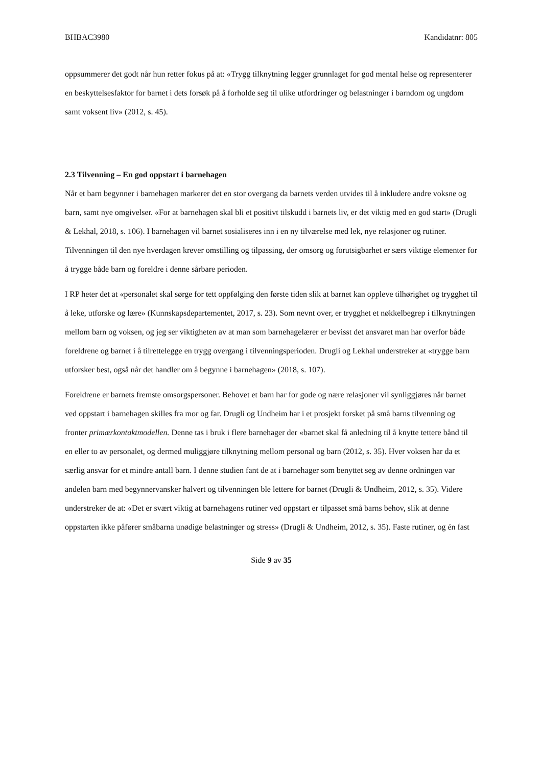BHBAC3980 Kandidatnr: 805
oppsummerer det godt når hun retter fokus på at: «Trygg tilknytning legger grunnlaget for god mental helse og representerer en beskyttelsesfaktor for barnet i dets forsøk på å forholde seg til ulike utfordringer og belastninger i barndom og ungdom samt voksent liv» (2012, s. 45).
2.3 Tilvenning – En god oppstart i barnehagen
Når et barn begynner i barnehagen markerer det en stor overgang da barnets verden utvides til å inkludere andre voksne og barn, samt nye omgivelser. «For at barnehagen skal bli et positivt tilskudd i barnets liv, er det viktig med en god start» (Drugli & Lekhal, 2018, s. 106). I barnehagen vil barnet sosialiseres inn i en ny tilværelse med lek, nye relasjoner og rutiner. Tilvenningen til den nye hverdagen krever omstilling og tilpassing, der omsorg og forutsigbarhet er særs viktige elementer for å trygge både barn og foreldre i denne sårbare perioden.
I RP heter det at «personalet skal sørge for tett oppfølging den første tiden slik at barnet kan oppleve tilhørighet og trygghet til å leke, utforske og lære» (Kunnskapsdepartementet, 2017, s. 23). Som nevnt over, er trygghet et nøkkelbegrep i tilknytningen mellom barn og voksen, og jeg ser viktigheten av at man som barnehagelærer er bevisst det ansvaret man har overfor både foreldrene og barnet i å tilrettelegge en trygg overgang i tilvenningsperioden. Drugli og Lekhal understreker at «trygge barn utforsker best, også når det handler om å begynne i barnehagen» (2018, s. 107).
Foreldrene er barnets fremste omsorgspersoner. Behovet et barn har for gode og nære relasjoner vil synliggjøres når barnet ved oppstart i barnehagen skilles fra mor og far. Drugli og Undheim har i et prosjekt forsket på små barns tilvenning og fronter primærkontaktmodellen. Denne tas i bruk i flere barnehager der «barnet skal få anledning til å knytte tettere bånd til en eller to av personalet, og dermed muliggjøre tilknytning mellom personal og barn (2012, s. 35). Hver voksen har da et særlig ansvar for et mindre antall barn. I denne studien fant de at i barnehager som benyttet seg av denne ordningen var andelen barn med begynnervansker halvert og tilvenningen ble lettere for barnet (Drugli & Undheim, 2012, s. 35). Videre understreker de at: «Det er svært viktig at barnehagens rutiner ved oppstart er tilpasset små barns behov, slik at denne oppstarten ikke påfører småbarna unødige belastninger og stress» (Drugli & Undheim, 2012, s. 35). Faste rutiner, og én fast
Side 9 av 35